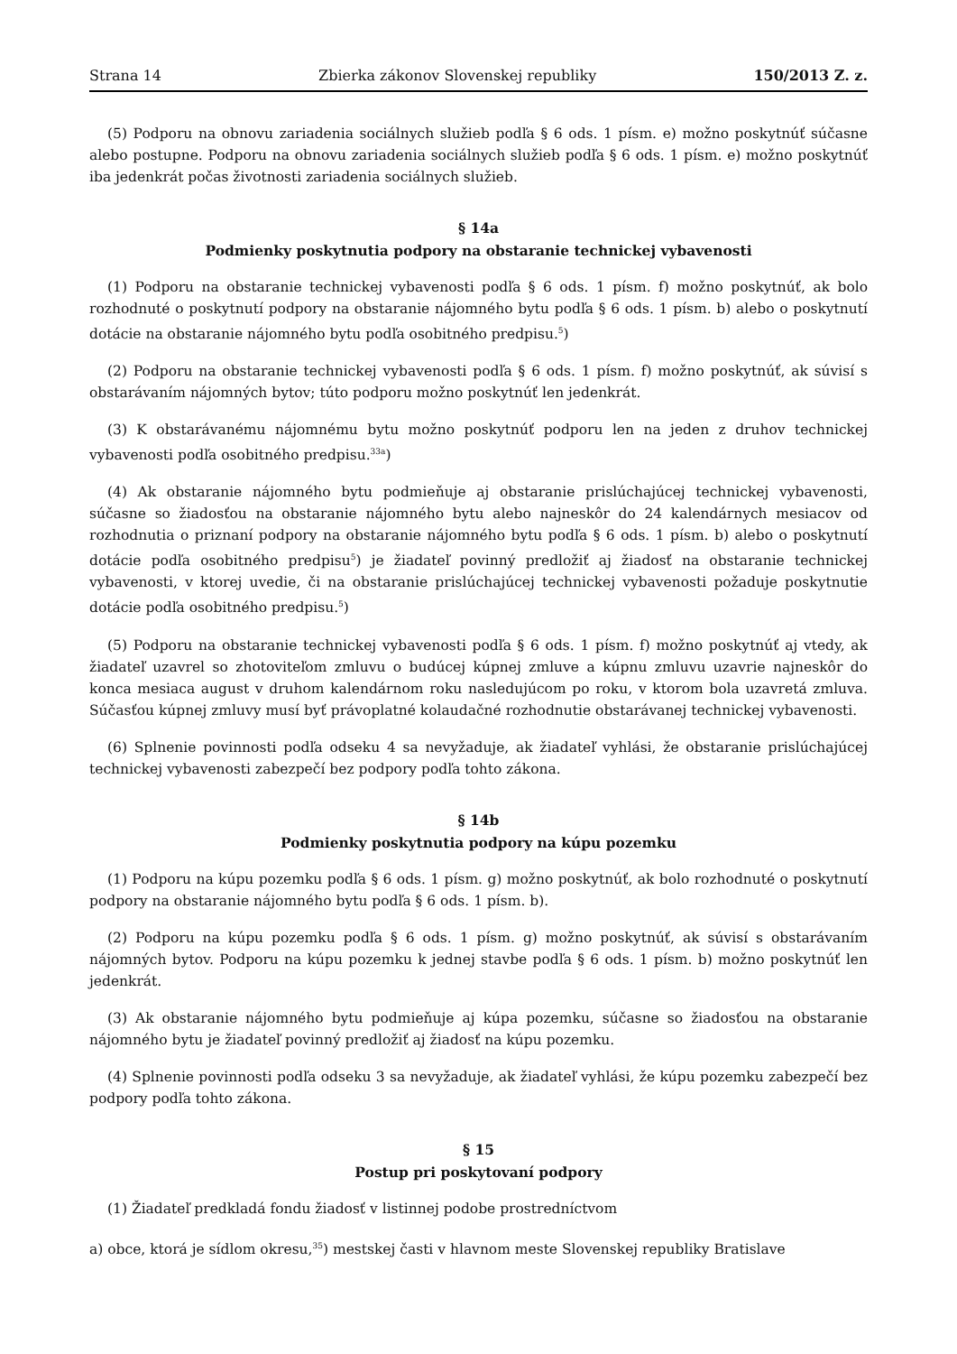Strana 14 Zbierka zákonov Slovenskej republiky 150/2013 Z. z.
(5) Podporu na obnovu zariadenia sociálnych služieb podľa § 6 ods. 1 písm. e) možno poskytnúť súčasne alebo postupne. Podporu na obnovu zariadenia sociálnych služieb podľa § 6 ods. 1 písm. e) možno poskytnúť iba jedenkrát počas životnosti zariadenia sociálnych služieb.
§ 14a
Podmienky poskytnutia podpory na obstaranie technickej vybavenosti
(1) Podporu na obstaranie technickej vybavenosti podľa § 6 ods. 1 písm. f) možno poskytnúť, ak bolo rozhodnuté o poskytnutí podpory na obstaranie nájomného bytu podľa § 6 ods. 1 písm. b) alebo o poskytnutí dotácie na obstaranie nájomného bytu podľa osobitného predpisu.<sup>5</sup>)
(2) Podporu na obstaranie technickej vybavenosti podľa § 6 ods. 1 písm. f) možno poskytnúť, ak súvisí s obstarávaním nájomných bytov; túto podporu možno poskytnúť len jedenkrát.
(3) K obstarávanému nájomnému bytu možno poskytnúť podporu len na jeden z druhov technickej vybavenosti podľa osobitného predpisu.<sup>33a</sup>)
(4) Ak obstaranie nájomného bytu podmieňuje aj obstaranie prislúchajúcej technickej vybavenosti, súčasne so žiadosťou na obstaranie nájomného bytu alebo najneskôr do 24 kalendárnych mesiacov od rozhodnutia o priznaní podpory na obstaranie nájomného bytu podľa § 6 ods. 1 písm. b) alebo o poskytnutí dotácie podľa osobitného predpisu<sup>5</sup>) je žiadateľ povinný predložiť aj žiadosť na obstaranie technickej vybavenosti, v ktorej uvedie, či na obstaranie prislúchajúcej technickej vybavenosti požaduje poskytnutie dotácie podľa osobitného predpisu.<sup>5</sup>)
(5) Podporu na obstaranie technickej vybavenosti podľa § 6 ods. 1 písm. f) možno poskytnúť aj vtedy, ak žiadateľ uzavrel so zhotoviteľom zmluvu o budúcej kúpnej zmluve a kúpnu zmluvu uzavrie najneskôr do konca mesiaca august v druhom kalendárnom roku nasledujúcom po roku, v ktorom bola uzavretá zmluva. Súčasťou kúpnej zmluvy musí byť právoplatné kolaudačné rozhodnutie obstarávanej technickej vybavenosti.
(6) Splnenie povinnosti podľa odseku 4 sa nevyžaduje, ak žiadateľ vyhlási, že obstaranie prislúchajúcej technickej vybavenosti zabezpečí bez podpory podľa tohto zákona.
§ 14b
Podmienky poskytnutia podpory na kúpu pozemku
(1) Podporu na kúpu pozemku podľa § 6 ods. 1 písm. g) možno poskytnúť, ak bolo rozhodnuté o poskytnutí podpory na obstaranie nájomného bytu podľa § 6 ods. 1 písm. b).
(2) Podporu na kúpu pozemku podľa § 6 ods. 1 písm. g) možno poskytnúť, ak súvisí s obstarávaním nájomných bytov. Podporu na kúpu pozemku k jednej stavbe podľa § 6 ods. 1 písm. b) možno poskytnúť len jedenkrát.
(3) Ak obstaranie nájomného bytu podmieňuje aj kúpa pozemku, súčasne so žiadosťou na obstaranie nájomného bytu je žiadateľ povinný predložiť aj žiadosť na kúpu pozemku.
(4) Splnenie povinnosti podľa odseku 3 sa nevyžaduje, ak žiadateľ vyhlási, že kúpu pozemku zabezpečí bez podpory podľa tohto zákona.
§ 15
Postup pri poskytovaní podpory
(1) Žiadateľ predkladá fondu žiadosť v listinnej podobe prostredníctvom
a) obce, ktorá je sídlom okresu,<sup>35</sup>) mestskej časti v hlavnom meste Slovenskej republiky Bratislave